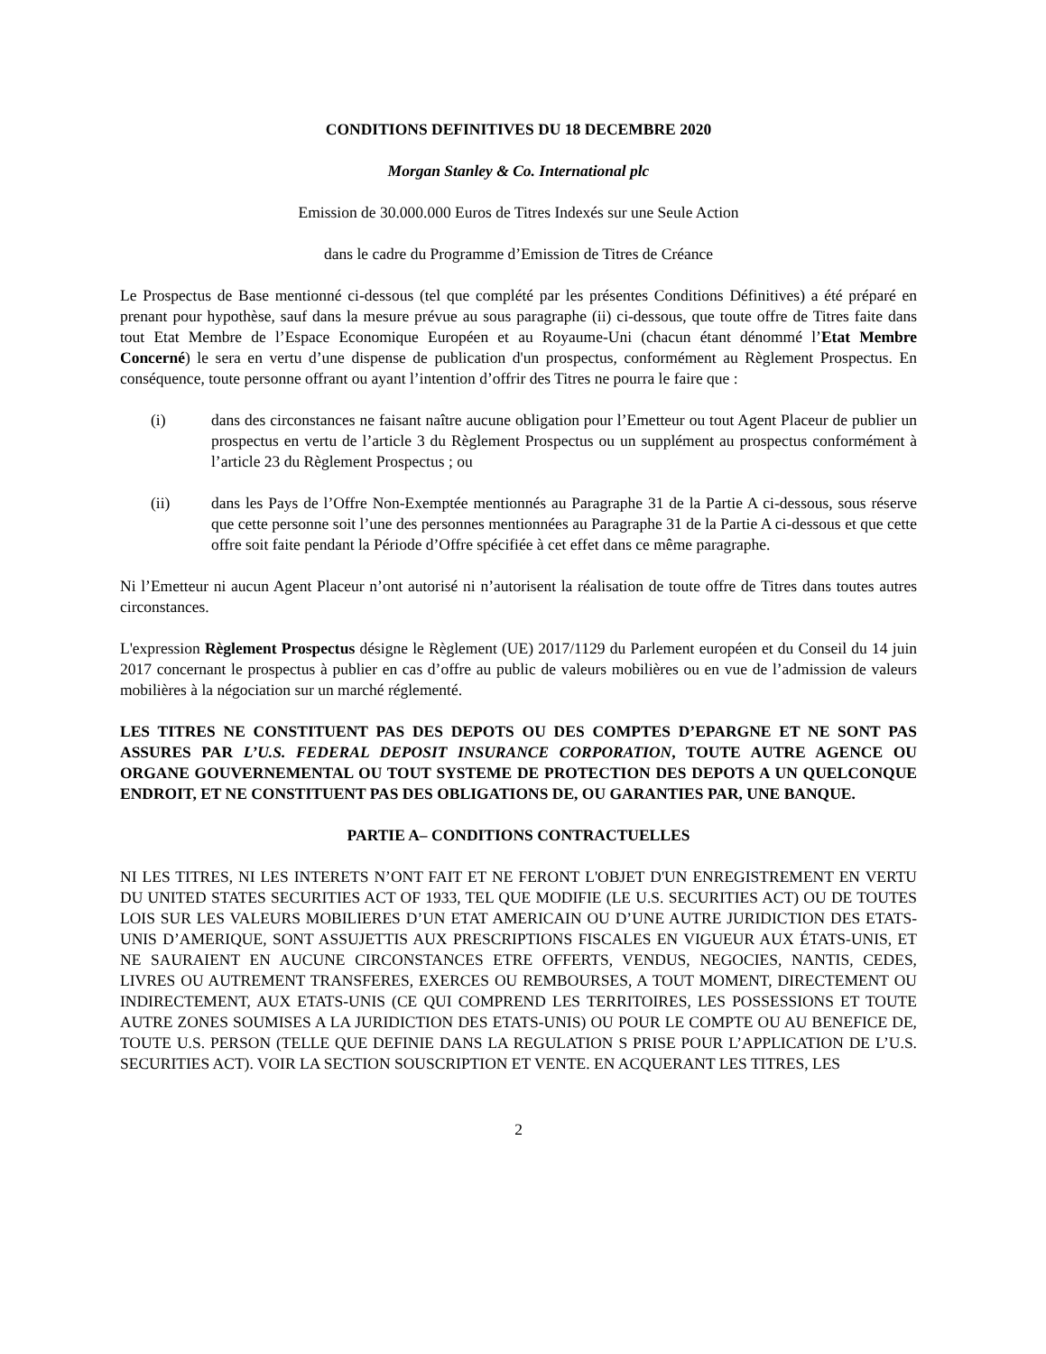CONDITIONS DEFINITIVES DU 18 DECEMBRE 2020
Morgan Stanley & Co. International plc
Emission de 30.000.000 Euros de Titres Indexés sur une Seule Action
dans le cadre du Programme d’Emission de Titres de Créance
Le Prospectus de Base mentionné ci-dessous (tel que complété par les présentes Conditions Définitives) a été préparé en prenant pour hypothèse, sauf dans la mesure prévue au sous paragraphe (ii) ci-dessous, que toute offre de Titres faite dans tout Etat Membre de l’Espace Economique Européen et au Royaume-Uni (chacun étant dénommé l’Etat Membre Concerné) le sera en vertu d’une dispense de publication d'un prospectus, conformément au Règlement Prospectus. En conséquence, toute personne offrant ou ayant l’intention d’offrir des Titres ne pourra le faire que :
(i) dans des circonstances ne faisant naître aucune obligation pour l’Emetteur ou tout Agent Placeur de publier un prospectus en vertu de l’article 3 du Règlement Prospectus ou un supplément au prospectus conformément à l’article 23 du Règlement Prospectus ; ou
(ii) dans les Pays de l’Offre Non-Exemptée mentionnés au Paragraphe 31 de la Partie A ci-dessous, sous réserve que cette personne soit l’une des personnes mentionnées au Paragraphe 31 de la Partie A ci-dessous et que cette offre soit faite pendant la Période d’Offre spécifiée à cet effet dans ce même paragraphe.
Ni l’Emetteur ni aucun Agent Placeur n’ont autorisé ni n’autorisent la réalisation de toute offre de Titres dans toutes autres circonstances.
L'expression Règlement Prospectus désigne le Règlement (UE) 2017/1129 du Parlement européen et du Conseil du 14 juin 2017 concernant le prospectus à publier en cas d’offre au public de valeurs mobilières ou en vue de l’admission de valeurs mobilières à la négociation sur un marché réglementé.
LES TITRES NE CONSTITUENT PAS DES DEPOTS OU DES COMPTES D’EPARGNE ET NE SONT PAS ASSURES PAR L’U.S. FEDERAL DEPOSIT INSURANCE CORPORATION, TOUTE AUTRE AGENCE OU ORGANE GOUVERNEMENTAL OU TOUT SYSTEME DE PROTECTION DES DEPOTS A UN QUELCONQUE ENDROIT, ET NE CONSTITUENT PAS DES OBLIGATIONS DE, OU GARANTIES PAR, UNE BANQUE.
PARTIE A– CONDITIONS CONTRACTUELLES
NI LES TITRES, NI LES INTERETS N’ONT FAIT ET NE FERONT L'OBJET D'UN ENREGISTREMENT EN VERTU DU UNITED STATES SECURITIES ACT OF 1933, TEL QUE MODIFIE (LE U.S. SECURITIES ACT) OU DE TOUTES LOIS SUR LES VALEURS MOBILIERES D’UN ETAT AMERICAIN OU D’UNE AUTRE JURIDICTION DES ETATS-UNIS D’AMERIQUE, SONT ASSUJETTIS AUX PRESCRIPTIONS FISCALES EN VIGUEUR AUX ÉTATS-UNIS, ET NE SAURAIENT EN AUCUNE CIRCONSTANCES ETRE OFFERTS, VENDUS, NEGOCIES, NANTIS, CEDES, LIVRES OU AUTREMENT TRANSFERES, EXERCES OU REMBOURSES, A TOUT MOMENT, DIRECTEMENT OU INDIRECTEMENT, AUX ETATS-UNIS (CE QUI COMPREND LES TERRITOIRES, LES POSSESSIONS ET TOUTE AUTRE ZONES SOUMISES A LA JURIDICTION DES ETATS-UNIS) OU POUR LE COMPTE OU AU BENEFICE DE, TOUTE U.S. PERSON (TELLE QUE DEFINIE DANS LA REGULATION S PRISE POUR L’APPLICATION DE L’U.S. SECURITIES ACT). VOIR LA SECTION SOUSCRIPTION ET VENTE. EN ACQUERANT LES TITRES, LES
2